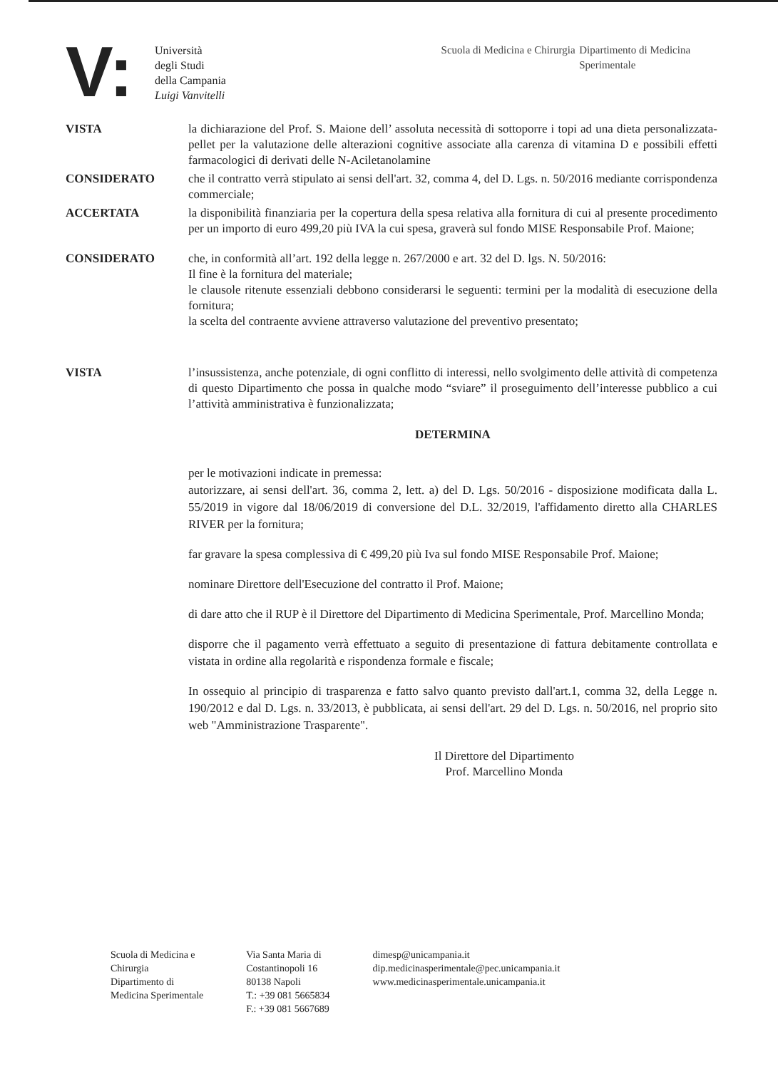V:
Università
degli Studi
della Campania
Luigi Vanvitelli
Scuola di Medicina e Chirurgia
Dipartimento di Medicina Sperimentale
VISTA la dichiarazione del Prof. S. Maione dell’ assoluta necessità di sottoporre i topi ad una dieta personalizzata-pellet per la valutazione delle alterazioni cognitive associate alla carenza di vitamina D e possibili effetti farmacologici di derivati delle N-Aciletanolamine
CONSIDERATO che il contratto verrà stipulato ai sensi dell'art. 32, comma 4, del D. Lgs. n. 50/2016 mediante corrispondenza commerciale;
ACCERTATA la disponibilità finanziaria per la copertura della spesa relativa alla fornitura di cui al presente procedimento per un importo di euro 499,20 più IVA la cui spesa, graverà sul fondo MISE Responsabile Prof. Maione;
CONSIDERATO che, in conformità all’art. 192 della legge n. 267/2000 e art. 32 del D. lgs. N. 50/2016:
Il fine è la fornitura del materiale;
le clausole ritenute essenziali debbono considerarsi le seguenti: termini per la modalità di esecuzione della fornitura;
la scelta del contraente avviene attraverso valutazione del preventivo presentato;
VISTA l’insussistenza, anche potenziale, di ogni conflitto di interessi, nello svolgimento delle attività di competenza di questo Dipartimento che possa in qualche modo “sviare” il proseguimento dell’interesse pubblico a cui l’attività amministrativa è funzionalizzata;
DETERMINA
per le motivazioni indicate in premessa:
autorizzare, ai sensi dell'art. 36, comma 2, lett. a) del D. Lgs. 50/2016 - disposizione modificata dalla L. 55/2019 in vigore dal 18/06/2019 di conversione del D.L. 32/2019, l'affidamento diretto alla CHARLES RIVER per la fornitura;
far gravare la spesa complessiva di € 499,20 più Iva sul fondo MISE Responsabile Prof. Maione;
nominare Direttore dell'Esecuzione del contratto il Prof. Maione;
di dare atto che il RUP è il Direttore del Dipartimento di Medicina Sperimentale, Prof. Marcellino Monda;
disporre che il pagamento verrà effettuato a seguito di presentazione di fattura debitamente controllata e vistata in ordine alla regolarità e rispondenza formale e fiscale;
In ossequio al principio di trasparenza e fatto salvo quanto previsto dall'art.1, comma 32, della Legge n. 190/2012 e dal D. Lgs. n. 33/2013, è pubblicata, ai sensi dell'art. 29 del D. Lgs. n. 50/2016, nel proprio sito web "Amministrazione Trasparente".
Il Direttore del Dipartimento
Prof. Marcellino Monda
Scuola di Medicina e
Chirurgia
Dipartimento di
Medicina Sperimentale
Via Santa Maria di
Costantinopoli 16
80138 Napoli
T.: +39 081 5665834
F.: +39 081 5667689
dimesp@unicampania.it
dip.medicinasperimentale@pec.unicampania.it
www.medicinasperimentale.unicampania.it